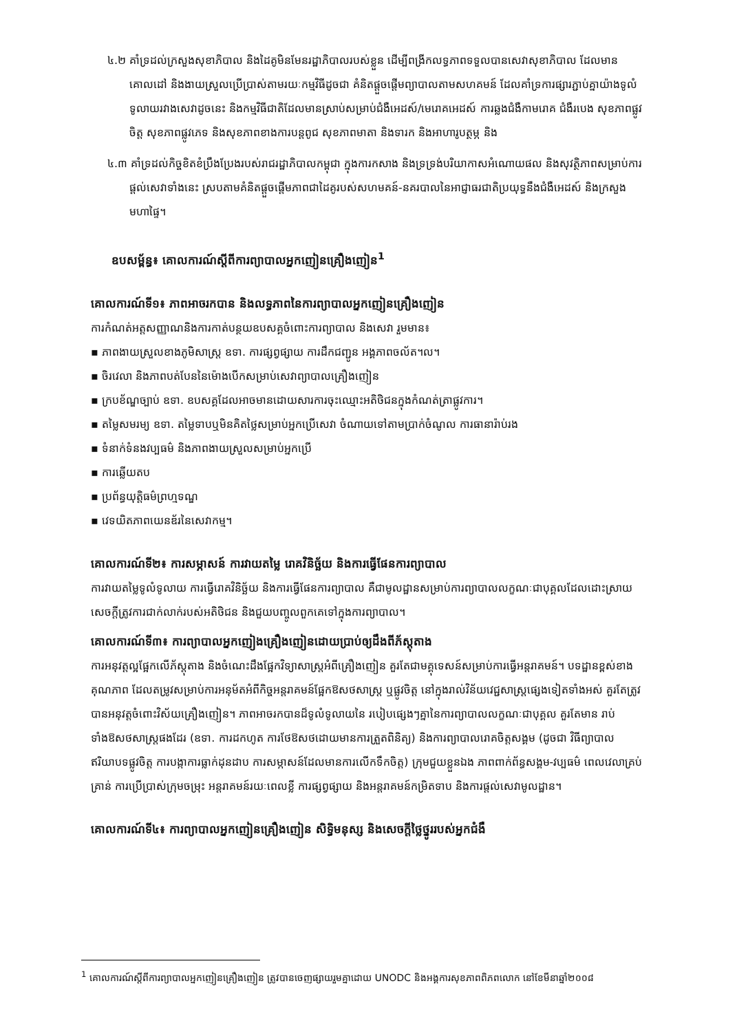៤.២ គាំទ្រដល់ក្រសួងសុខាភិបាល និងដៃគូមិនមែនរដ្ឋាភិបាលរបស់ខ្លួន ដើម្បីពង្រីកលទ្ធភាពទទួលបានសេវាសុខាភិបាល ដែលមានគោលដៅ និងងាយស្រួលប្រើប្រាស់តាមរយៈកម្មវិធីដូចជា គំនិតផ្តួចផ្តើមព្យាបាលតាមសហគមន៍ ដែលគាំទ្រការផ្សារភ្ជាប់គ្នាយ៉ាងទូលំទូលាយរវាងសេវាដូចនេះ និងកម្មវិធីជាតិដែលមានស្រាប់សម្រាប់ជំងឺអេដស៍/មេរោគអេដស៍ ការឆ្លងជំងឺកាមរោគ ជំងឺរបេង សុខភាពផ្លូវចិត្ត សុខភាពផ្លូវភេទ និងសុខភាពខាងការបន្តពូជ សុខភាពមាតា និងទារក និងអាហារូបត្ថម្ភ និង
៤.៣ គាំទ្រដល់កិច្ចខិតខំប្រឹងប្រែងរបស់រាជរដ្ឋាភិបាលកម្ពុជា ក្នុងការកសាង និងទ្រទ្រង់បរិយាកាសអំណោយផល និងសុវត្ថិភាពសម្រាប់ការផ្តល់សេវាទាំងនេះ ស្របតាមគំនិតផ្តួចផ្តើមភាពជាដៃគូរបស់សហមគន៍-នគរបាលនៃអាជ្ញាធរជាតិប្រយុទ្ធនឹងជំងឺអេដស៍ និងក្រសួងមហាផ្ទៃ។
ឧបសម្ព័ន្ធ៖ គោលការណ៍ស្តីពីការព្យាបាលអ្នកញៀនគ្រឿងញៀន<sup>1</sup>
គោលការណ៍ទី១៖ ភាពអាចរកបាន និងលទ្ធភាពនៃការព្យាបាលអ្នកញៀនគ្រឿងញៀន
ការកំណត់អត្តសញ្ញាណនិងការកាត់បន្ថយឧបសគ្គចំពោះការព្យាបាល និងសេវា រួមមាន៖
▪ ភាពងាយស្រួលខាងភូមិសាស្ត្រ ឧទា. ការផ្សព្វផ្សាយ ការដឹកជញ្ជូន អង្គភាពចល័ត។ល។
▪ ចិរវេលា និងភាពបត់បែននៃម៉ោងបើកសម្រាប់សេវាព្យាបាលគ្រឿងញៀន
▪ ក្របខ័ណ្ឌច្បាប់ ឧទា. ឧបសគ្គដែលអាចមានដោយសារការចុះឈ្មោះអតិថិជនក្នុងកំណត់ត្រាផ្លូវការ។
▪ តម្លៃសមរម្យ ឧទា. តម្លៃទាបឬមិនគិតថ្លៃសម្រាប់អ្នកប្រើសេវា ចំណាយទៅតាមប្រាក់ចំណូល ការធានារ៉ាប់រង
▪ ទំនាក់ទំនងវប្បធម៌ និងភាពងាយស្រួលសម្រាប់អ្នកប្រើ
▪ ការឆ្លើយតប
▪ ប្រព័ន្ធយុត្តិធម៌ព្រហ្មទណ្ឌ
▪ វេទយិតភាពយេនឌ័រនៃសេវាកម្ម។
គោលការណ៍ទី២៖ ការសម្ភាសន៍ ការវាយតម្លៃ រោគវិនិច្ឆ័យ និងការធ្វើផែនការព្យាបាល
ការវាយតម្លៃទូលំទូលាយ ការធ្វើរោគវិនិច្ឆ័យ និងការធ្វើផែនការព្យាបាល គឺជាមូលដ្ឋានសម្រាប់ការព្យាបាលលក្ខណៈជាបុគ្គលដែលដោះស្រាយសេចក្តីត្រូវការជាក់លាក់របស់អតិថិជន និងជួយបញ្ចូលពួកគេទៅក្នុងការព្យាបាល។
គោលការណ៍ទី៣៖ ការព្យាបាលអ្នកញៀងគ្រឿងញៀនដោយប្រាប់ឲ្យដឹងពីភ័ស្តុតាង
ការអនុវត្តល្អផ្អែកលើភ័ស្តុតាង និងចំណេះដឹងផ្អែកវិទ្យាសាស្ត្រអំពីគ្រឿងញៀន គួរតែជាមគ្គុទេសន៍សម្រាប់ការធ្វើអន្តរាគមន៍។ បទដ្ឋានខ្ពស់ខាងគុណភាព ដែលតម្រូវសម្រាប់ការអនុម័តអំពីកិច្ចអន្តរាគមន៍ផ្អែកឱសថសាស្ត្រ ឬផ្លូវចិត្ត នៅក្នុងរាល់វិន័យវេជ្ជសាស្ត្រផ្សេងទៀតទាំងអស់ គួរតែត្រូវបានអនុវត្តចំពោះវិស័យគ្រឿងញៀន។ ភាពអាចរកបានដ៏ទូលំទូលាយនៃ របៀបផ្សេងៗគ្នានៃការព្យាបាលលក្ខណៈជាបុគ្គល គួរតែមាន រាប់ទាំងឱសថសាស្ត្រផងដែរ (ឧទា. ការដកហូត ការថែឱសថដោយមានការត្រួតពិនិត្យ) និងការព្យាបាលរោគចិត្តសង្គម (ដូចជា វិធីព្យាបាលឥរិយាបទផ្លូវចិត្ត ការបង្កាការធ្លាក់ដុនដាប ការសម្ភាសន៍ដែលមានការលើកទឹកចិត្ត) ក្រុមជួយខ្លួនឯង ភាពពាក់ព័ន្ធសង្គម-វប្បធម៌ ពេលវេលាគ្រប់គ្រាន់ ការប្រើប្រាស់ក្រុមចម្រុះ អន្តរាគមន៍រយៈពេលខ្លី ការផ្សព្វផ្សាយ និងអន្តរាគមន៍កម្រិតទាប និងការផ្តល់សេវាមូលដ្ឋាន។
គោលការណ៍ទី៤៖ ការព្យាបាលអ្នកញៀនគ្រឿងញៀន សិទ្ធិមនុស្ស និងសេចក្តីថ្លៃថ្នូររបស់អ្នកជំងឺ
<sup>1</sup> គោលការណ៍ស្តីពីការព្យាបាលអ្នកញៀនគ្រឿងញៀន ត្រូវបានចេញផ្សាយរួមគ្នាដោយ UNODC និងអង្គការសុខភាពពិភពលោក នៅខែមីនាឆ្នាំ២០០៨